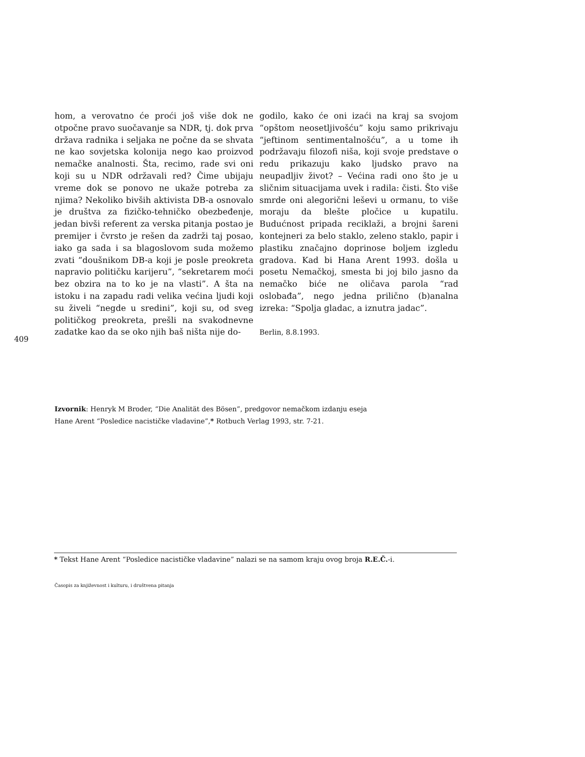hom, a verovatno će proći još više dok ne otpočne pravo suočavanje sa NDR, tj. dok prva država radnika i seljaka ne počne da se shvata ne kao sovjetska kolonija nego kao proizvod nemačke analnosti. Šta, recimo, rade svi oni koji su u NDR održavali red? Čime ubijaju vreme dok se ponovo ne ukaže potreba za njima? Nekoliko bivših aktivista DB-a osnovalo je društva za fizičko-tehničko obezbeđenje, jedan bivši referent za verska pitanja postao je premijer i čvrsto je rešen da zadrži taj posao, iako ga sada i sa blagoslovom suda možemo zvati “doušnikom DB-a koji je posle preokreta napravio političku karijeru”, “sekretarem moći bez obzira na to ko je na vlasti”. A šta na istoku i na zapadu radi velika većina ljudi koji su živeli “negde u sredini”, koji su, od sveg političkog preokreta, prešli na svakodnevne zadatke kao da se oko njih baš ništa nije do-
godilo, kako će oni izaći na kraj sa svojom “opštom neosetljivošću” koju samo prikrivaju “jeftinom sentimentalnošću”, a u tome ih podržavaju filozofi niša, koji svoje predstave o redu prikazuju kako ljudsko pravo na neupadljiv život? – Većina radi ono što je u sličnim situacijama uvek i radila: čisti. Što više smrde oni alegorični leševi u ormanu, to više moraju da blešte pločice u kupatilu. Budućnost pripada reciklaži, a brojni šareni kontejneri za belo staklo, zeleno staklo, papir i plastiku značajno doprinose boljem izgledu gradova. Kad bi Hana Arent 1993. došla u posetu Nemačkoj, smesta bi joj bilo jasno da nemačko biće ne oličava parola “rad oslobađa”, nego jedna prilično (b)analna izreka: “Spolja gladac, a iznutra jadac”.
Berlin, 8.8.1993.
409
Izvornik: Henryk M Broder, “Die Analität des Bösen”, predgovor nemačkom izdanju eseja
Hane Arent “Posledice nacističke vladavine”,* Rotbuch Verlag 1993, str. 7-21.
* Tekst Hane Arent “Posledice nacističke vladavine” nalazi se na samom kraju ovog broja R.E.Č.-i.
Časopis za književnost i kulturu, i društvena pitanja